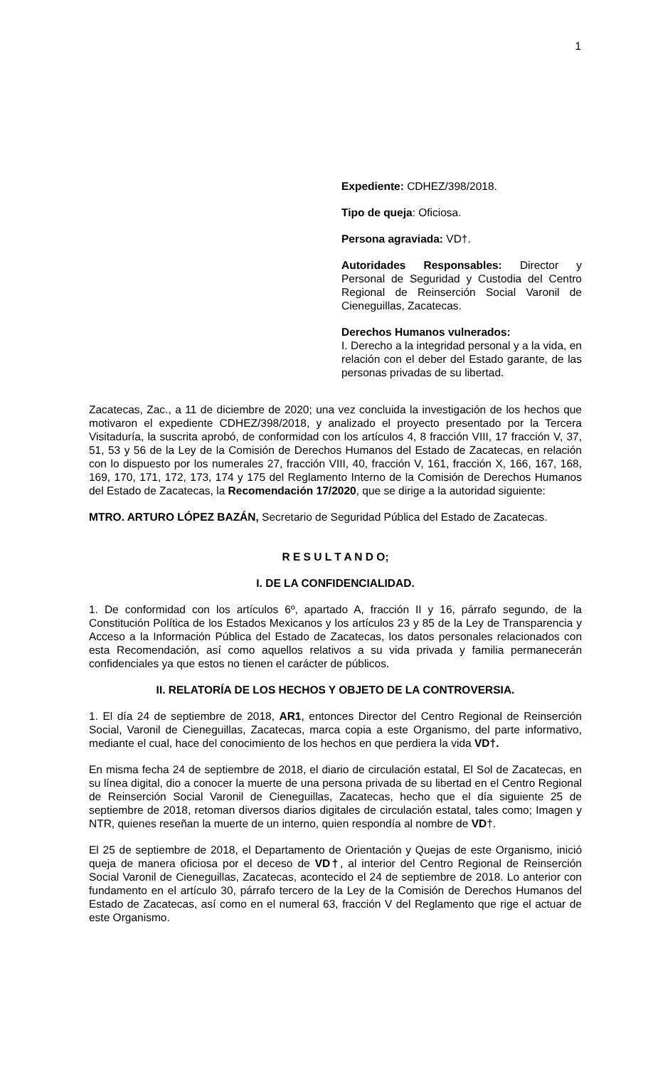1
Expediente: CDHEZ/398/2018.
Tipo de queja: Oficiosa.
Persona agraviada: VD†.
Autoridades Responsables: Director y Personal de Seguridad y Custodia del Centro Regional de Reinserción Social Varonil de Cieneguillas, Zacatecas.
Derechos Humanos vulnerados:
I. Derecho a la integridad personal y a la vida, en relación con el deber del Estado garante, de las personas privadas de su libertad.
Zacatecas, Zac., a 11 de diciembre de 2020; una vez concluida la investigación de los hechos que motivaron el expediente CDHEZ/398/2018, y analizado el proyecto presentado por la Tercera Visitaduría, la suscrita aprobó, de conformidad con los artículos 4, 8 fracción VIII, 17 fracción V, 37, 51, 53 y 56 de la Ley de la Comisión de Derechos Humanos del Estado de Zacatecas, en relación con lo dispuesto por los numerales 27, fracción VIII, 40, fracción V, 161, fracción X, 166, 167, 168, 169, 170, 171, 172, 173, 174 y 175 del Reglamento Interno de la Comisión de Derechos Humanos del Estado de Zacatecas, la Recomendación 17/2020, que se dirige a la autoridad siguiente:
MTRO. ARTURO LÓPEZ BAZÁN, Secretario de Seguridad Pública del Estado de Zacatecas.
R E S U L T A N D O;
I. DE LA CONFIDENCIALIDAD.
1. De conformidad con los artículos 6º, apartado A, fracción II y 16, párrafo segundo, de la Constitución Política de los Estados Mexicanos y los artículos 23 y 85 de la Ley de Transparencia y Acceso a la Información Pública del Estado de Zacatecas, los datos personales relacionados con esta Recomendación, así como aquellos relativos a su vida privada y familia permanecerán confidenciales ya que estos no tienen el carácter de públicos.
II. RELATORÍA DE LOS HECHOS Y OBJETO DE LA CONTROVERSIA.
1. El día 24 de septiembre de 2018, AR1, entonces Director del Centro Regional de Reinserción Social, Varonil de Cieneguillas, Zacatecas, marca copia a este Organismo, del parte informativo, mediante el cual, hace del conocimiento de los hechos en que perdiera la vida VD†.
En misma fecha 24 de septiembre de 2018, el diario de circulación estatal, El Sol de Zacatecas, en su línea digital, dio a conocer la muerte de una persona privada de su libertad en el Centro Regional de Reinserción Social Varonil de Cieneguillas, Zacatecas, hecho que el día siguiente 25 de septiembre de 2018, retoman diversos diarios digitales de circulación estatal, tales como; Imagen y NTR, quienes reseñan la muerte de un interno, quien respondía al nombre de VD†.
El 25 de septiembre de 2018, el Departamento de Orientación y Quejas de este Organismo, inició queja de manera oficiosa por el deceso de VD†, al interior del Centro Regional de Reinserción Social Varonil de Cieneguillas, Zacatecas, acontecido el 24 de septiembre de 2018. Lo anterior con fundamento en el artículo 30, párrafo tercero de la Ley de la Comisión de Derechos Humanos del Estado de Zacatecas, así como en el numeral 63, fracción V del Reglamento que rige el actuar de este Organismo.